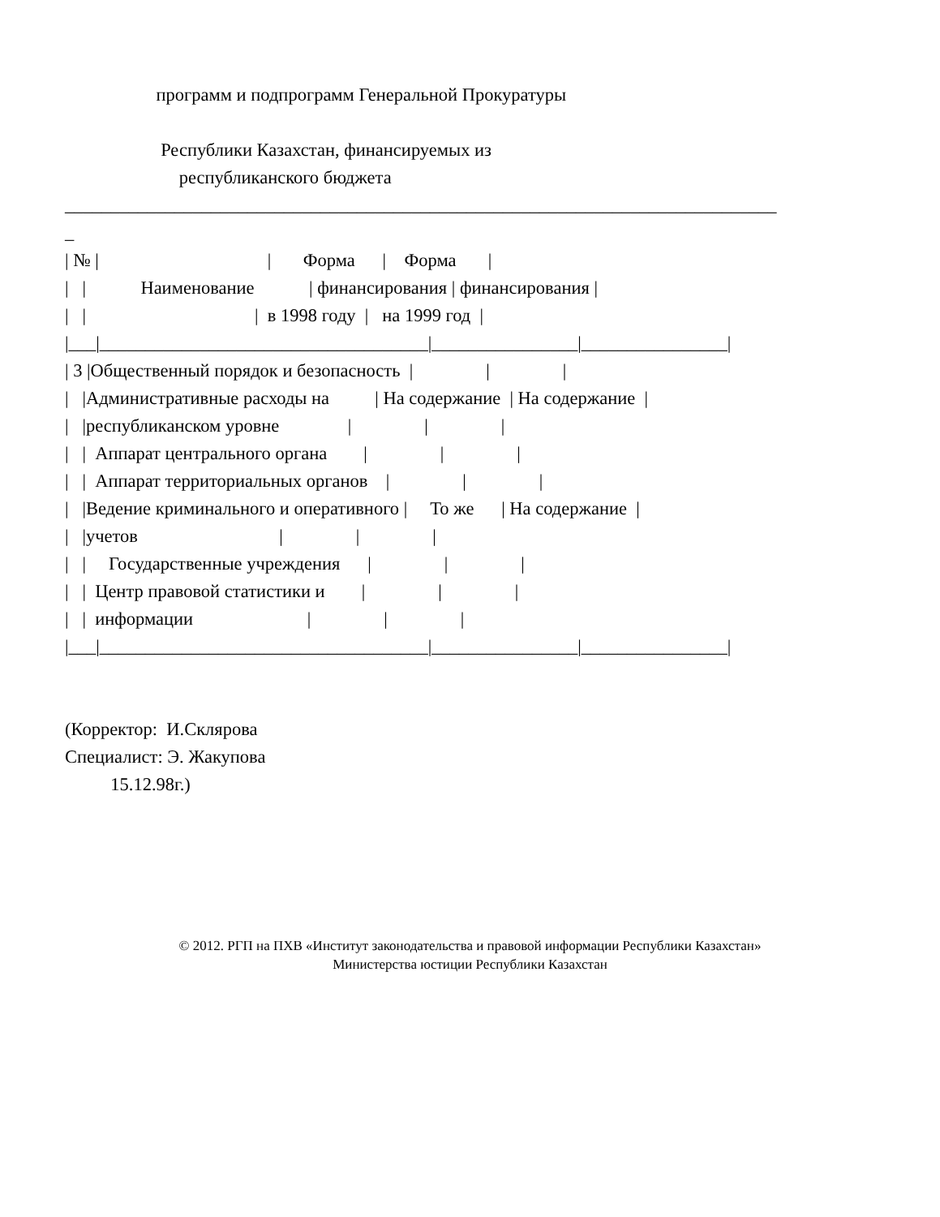программ и подпрограмм Генеральной Прокуратуры
Республики Казахстан, финансируемых из
республиканского бюджета
______________________________________________________________________________
_
| № | | Форма | Форма |
| | Наименование | финансирования | финансирования |
| | | в 1998 году | на 1999 год |
|___|____________________________________|________________|________________|
| 3 |Общественный порядок и безопасность | | |
| |Административные расходы на | На содержание | На содержание |
| |республиканском уровне | | |
| | Аппарат центрального органа | | |
| | Аппарат территориальных органов | | |
| |Ведение криминального и оперативного | То же | На содержание |
| |учетов | | |
| | Государственные учреждения | | |
| | Центр правовой статистики и | | |
| | информации | | |
|___|____________________________________|________________|________________|
(Корректор: И.Склярова
Специалист: Э. Жакупова
15.12.98г.)
© 2012. РГП на ПХВ «Институт законодательства и правовой информации Республики Казахстан»
Министерства юстиции Республики Казахстан